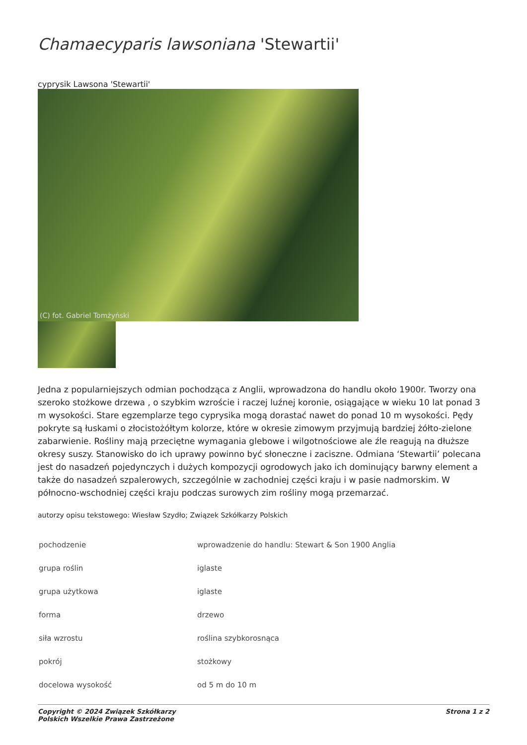Chamaecyparis lawsoniana 'Stewartii'
cyprysik Lawsona 'Stewartii'
(C) fot. Gabriel Tomżyński
Jedna z popularniejszych odmian pochodząca z Anglii, wprowadzona do handlu około 1900r. Tworzy ona szeroko stożkowe drzewa , o szybkim wzroście i raczej luźnej koronie, osiągające w wieku 10 lat ponad 3 m wysokości. Stare egzemplarze tego cyprysika mogą dorastać nawet do ponad 10 m wysokości. Pędy pokryte są łuskami o złocistożółtym kolorze, które w okresie zimowym przyjmują bardziej żółto-zielone zabarwienie. Rośliny mają przeciętne wymagania glebowe i wilgotnościowe ale źle reagują na dłuższe okresy suszy. Stanowisko do ich uprawy powinno być słoneczne i zaciszne. Odmiana ‘Stewartii’ polecana jest do nasadzeń pojedynczych i dużych kompozycji ogrodowych jako ich dominujący barwny element a także do nasadzeń szpalerowych, szczególnie w zachodniej części kraju i w pasie nadmorskim. W północno-wschodniej części kraju podczas surowych zim rośliny mogą przemarzać.
autorzy opisu tekstowego: Wiesław Szydło; Związek Szkółkarzy Polskich
| pochodzenie | wprowadzenie do handlu: Stewart & Son 1900 Anglia |
| grupa roślin | iglaste |
| grupa użytkowa | iglaste |
| forma | drzewo |
| siła wzrostu | roślina szybkorosnąca |
| pokrój | stożkowy |
| docelowa wysokość | od 5 m do 10 m |
Copyright © 2024 Związek Szkółkarzy
Polskich Wszelkie Prawa Zastrzeżone
Strona 1 z 2